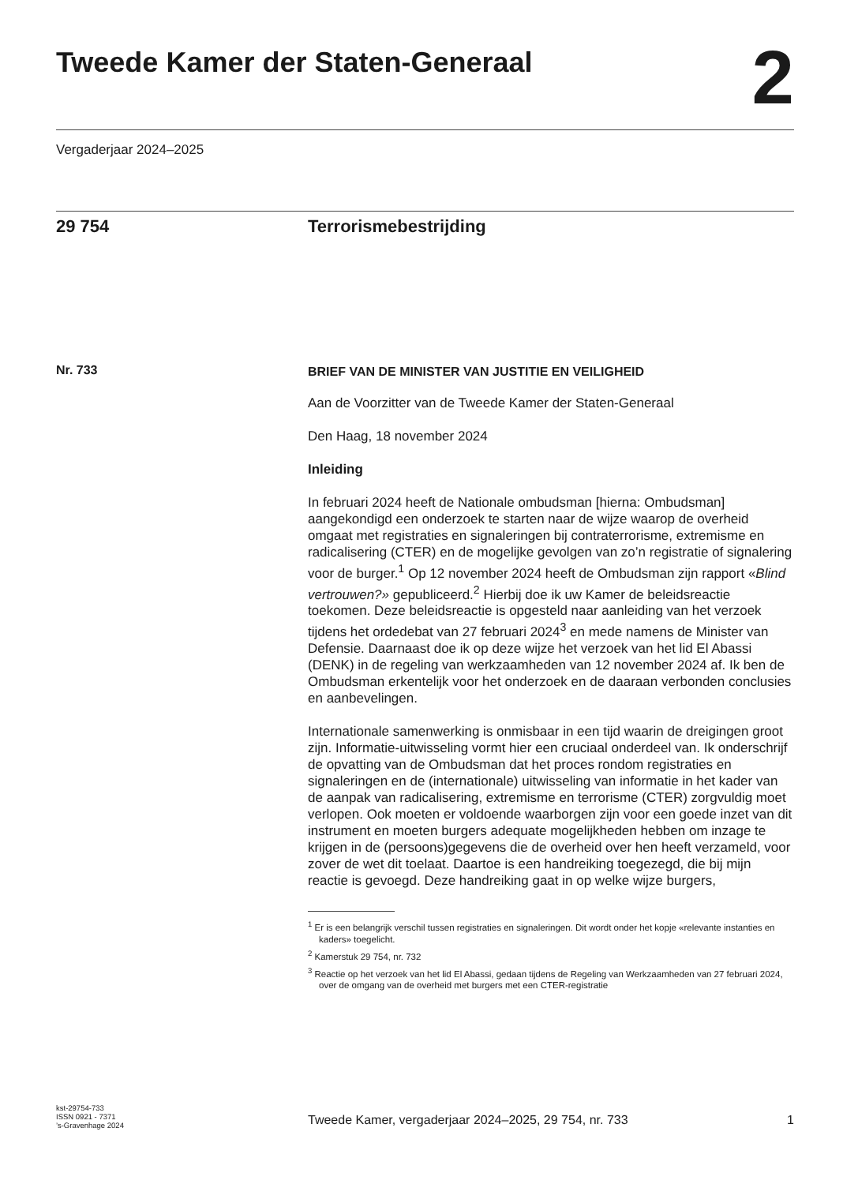Tweede Kamer der Staten-Generaal
2
Vergaderjaar 2024–2025
29 754 Terrorismebestrijding
Nr. 733
BRIEF VAN DE MINISTER VAN JUSTITIE EN VEILIGHEID
Aan de Voorzitter van de Tweede Kamer der Staten-Generaal
Den Haag, 18 november 2024
Inleiding
In februari 2024 heeft de Nationale ombudsman [hierna: Ombudsman] aangekondigd een onderzoek te starten naar de wijze waarop de overheid omgaat met registraties en signaleringen bij contraterrorisme, extremisme en radicalisering (CTER) en de mogelijke gevolgen van zo’n registratie of signalering voor de burger.<sup>1</sup> Op 12 november 2024 heeft de Ombudsman zijn rapport «Blind vertrouwen?» gepubliceerd.<sup>2</sup> Hierbij doe ik uw Kamer de beleidsreactie toekomen. Deze beleidsreactie is opgesteld naar aanleiding van het verzoek tijdens het ordedebat van 27 februari 2024<sup>3</sup> en mede namens de Minister van Defensie. Daarnaast doe ik op deze wijze het verzoek van het lid El Abassi (DENK) in de regeling van werkzaamheden van 12 november 2024 af. Ik ben de Ombudsman erkentelijk voor het onderzoek en de daaraan verbonden conclusies en aanbevelingen.
Internationale samenwerking is onmisbaar in een tijd waarin de dreigingen groot zijn. Informatie-uitwisseling vormt hier een cruciaal onderdeel van. Ik onderschrijf de opvatting van de Ombudsman dat het proces rondom registraties en signaleringen en de (internationale) uitwisseling van informatie in het kader van de aanpak van radicalisering, extremisme en terrorisme (CTER) zorgvuldig moet verlopen. Ook moeten er voldoende waarborgen zijn voor een goede inzet van dit instrument en moeten burgers adequate mogelijkheden hebben om inzage te krijgen in de (persoons)gegevens die de overheid over hen heeft verzameld, voor zover de wet dit toelaat. Daartoe is een handreiking toegezegd, die bij mijn reactie is gevoegd. Deze handreiking gaat in op welke wijze burgers,
<sup>1</sup> Er is een belangrijk verschil tussen registraties en signaleringen. Dit wordt onder het kopje «relevante instanties en kaders» toegelicht.
<sup>2</sup> Kamerstuk 29 754, nr. 732
<sup>3</sup> Reactie op het verzoek van het lid El Abassi, gedaan tijdens de Regeling van Werkzaamheden van 27 februari 2024, over de omgang van de overheid met burgers met een CTER-registratie
kst-29754-733
ISSN 0921 - 7371
’s-Gravenhage 2024
Tweede Kamer, vergaderjaar 2024–2025, 29 754, nr. 733 1